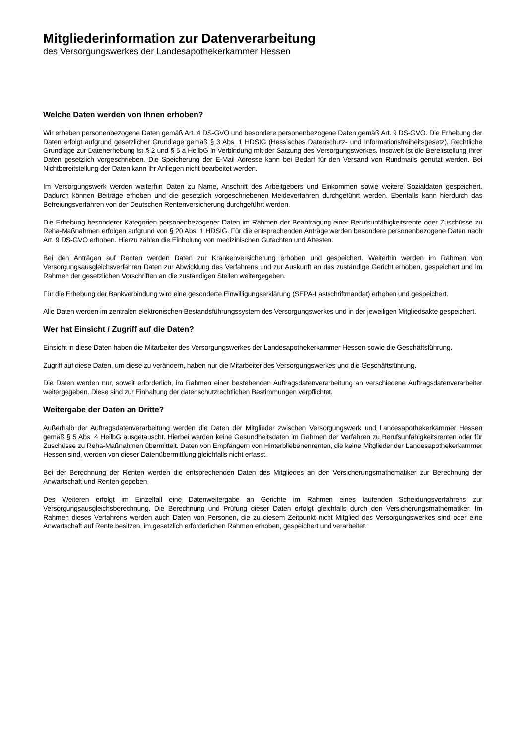Mitgliederinformation zur Datenverarbeitung
des Versorgungswerkes der Landesapothekerkammer Hessen
Welche Daten werden von Ihnen erhoben?
Wir erheben personenbezogene Daten gemäß Art. 4 DS-GVO und besondere personenbezogene Daten gemäß Art. 9 DS-GVO. Die Erhebung der Daten erfolgt aufgrund gesetzlicher Grundlage gemäß § 3 Abs. 1 HDSIG (Hessisches Datenschutz- und Informationsfreiheitsgesetz). Rechtliche Grundlage zur Datenerhebung ist § 2 und § 5 a HeilbG in Verbindung mit der Satzung des Versorgungswerkes. Insoweit ist die Bereitstellung Ihrer Daten gesetzlich vorgeschrieben. Die Speicherung der E-Mail Adresse kann bei Bedarf für den Versand von Rundmails genutzt werden. Bei Nichtbereitstellung der Daten kann Ihr Anliegen nicht bearbeitet werden.
Im Versorgungswerk werden weiterhin Daten zu Name, Anschrift des Arbeitgebers und Einkommen sowie weitere Sozialdaten gespeichert. Dadurch können Beiträge erhoben und die gesetzlich vorgeschriebenen Meldeverfahren durchgeführt werden. Ebenfalls kann hierdurch das Befreiungsverfahren von der Deutschen Rentenversicherung durchgeführt werden.
Die Erhebung besonderer Kategorien personenbezogener Daten im Rahmen der Beantragung einer Berufsunfähigkeitsrente oder Zuschüsse zu Reha-Maßnahmen erfolgen aufgrund von § 20 Abs. 1 HDSIG. Für die entsprechenden Anträge werden besondere personenbezogene Daten nach Art. 9 DS-GVO erhoben. Hierzu zählen die Einholung von medizinischen Gutachten und Attesten.
Bei den Anträgen auf Renten werden Daten zur Krankenversicherung erhoben und gespeichert. Weiterhin werden im Rahmen von Versorgungsausgleichsverfahren Daten zur Abwicklung des Verfahrens und zur Auskunft an das zuständige Gericht erhoben, gespeichert und im Rahmen der gesetzlichen Vorschriften an die zuständigen Stellen weitergegeben.
Für die Erhebung der Bankverbindung wird eine gesonderte Einwilligungserklärung (SEPA-Lastschriftmandat) erhoben und gespeichert.
Alle Daten werden im zentralen elektronischen Bestandsführungssystem des Versorgungswerkes und in der jeweiligen Mitgliedsakte gespeichert.
Wer hat Einsicht / Zugriff auf die Daten?
Einsicht in diese Daten haben die Mitarbeiter des Versorgungswerkes der Landesapothekerkammer Hessen sowie die Geschäftsführung.
Zugriff auf diese Daten, um diese zu verändern, haben nur die Mitarbeiter des Versorgungswerkes und die Geschäftsführung.
Die Daten werden nur, soweit erforderlich, im Rahmen einer bestehenden Auftragsdatenverarbeitung an verschiedene Auftragsdatenverarbeiter weitergegeben. Diese sind zur Einhaltung der datenschutzrechtlichen Bestimmungen verpflichtet.
Weitergabe der Daten an Dritte?
Außerhalb der Auftragsdatenverarbeitung werden die Daten der Mitglieder zwischen Versorgungswerk und Landesapothekerkammer Hessen gemäß § 5 Abs. 4 HeilbG ausgetauscht. Hierbei werden keine Gesundheitsdaten im Rahmen der Verfahren zu Berufsunfähigkeitsrenten oder für Zuschüsse zu Reha-Maßnahmen übermittelt. Daten von Empfängern von Hinterbliebenenrenten, die keine Mitglieder der Landesapothekerkammer Hessen sind, werden von dieser Datenübermittlung gleichfalls nicht erfasst.
Bei der Berechnung der Renten werden die entsprechenden Daten des Mitgliedes an den Versicherungsmathematiker zur Berechnung der Anwartschaft und Renten gegeben.
Des Weiteren erfolgt im Einzelfall eine Datenweitergabe an Gerichte im Rahmen eines laufenden Scheidungsverfahrens zur Versorgungsausgleichsberechnung. Die Berechnung und Prüfung dieser Daten erfolgt gleichfalls durch den Versicherungsmathematiker. Im Rahmen dieses Verfahrens werden auch Daten von Personen, die zu diesem Zeitpunkt nicht Mitglied des Versorgungswerkes sind oder eine Anwartschaft auf Rente besitzen, im gesetzlich erforderlichen Rahmen erhoben, gespeichert und verarbeitet.